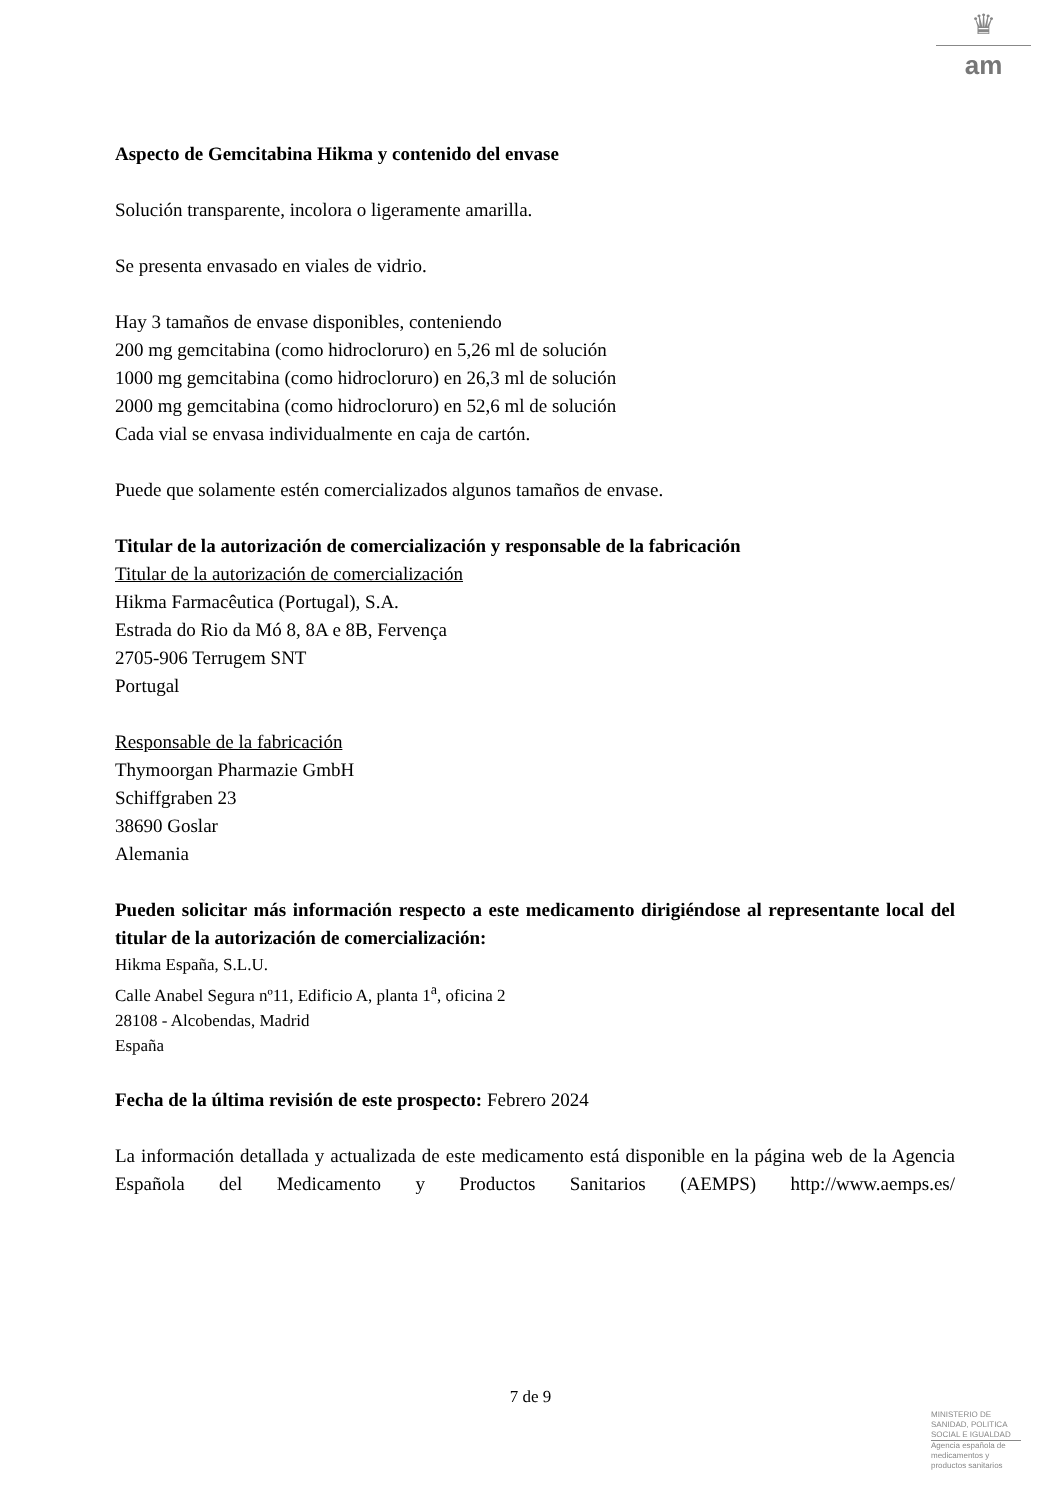♛
am
Aspecto de Gemcitabina Hikma y contenido del envase
Solución transparente, incolora o ligeramente amarilla.
Se presenta envasado en viales de vidrio.
Hay 3 tamaños de envase disponibles, conteniendo
200 mg gemcitabina (como hidrocloruro) en 5,26 ml de solución
1000 mg gemcitabina (como hidrocloruro) en 26,3 ml de solución
2000 mg gemcitabina (como hidrocloruro) en 52,6 ml de solución
Cada vial se envasa individualmente en caja de cartón.
Puede que solamente estén comercializados algunos tamaños de envase.
Titular de la autorización de comercialización y responsable de la fabricación
Titular de la autorización de comercialización
Hikma Farmacêutica (Portugal), S.A.
Estrada do Rio da Mó 8, 8A e 8B, Fervença
2705-906 Terrugem SNT
Portugal
Responsable de la fabricación
Thymoorgan Pharmazie GmbH
Schiffgraben 23
38690 Goslar
Alemania
Pueden solicitar más información respecto a este medicamento dirigiéndose al representante local del titular de la autorización de comercialización:
Hikma España, S.L.U.
Calle Anabel Segura nº11, Edificio A, planta 1<sup>a</sup>, oficina 2
28108 - Alcobendas, Madrid
España
Fecha de la última revisión de este prospecto: Febrero 2024
La información detallada y actualizada de este medicamento está disponible en la página web de la Agencia Española del Medicamento y Productos Sanitarios (AEMPS) http://www.aemps.es/
7 de 9
MINISTERIO DE
SANIDAD, POLITICA
SOCIAL E IGUALDAD
Agencia española de
medicamentos y
productos sanitarios